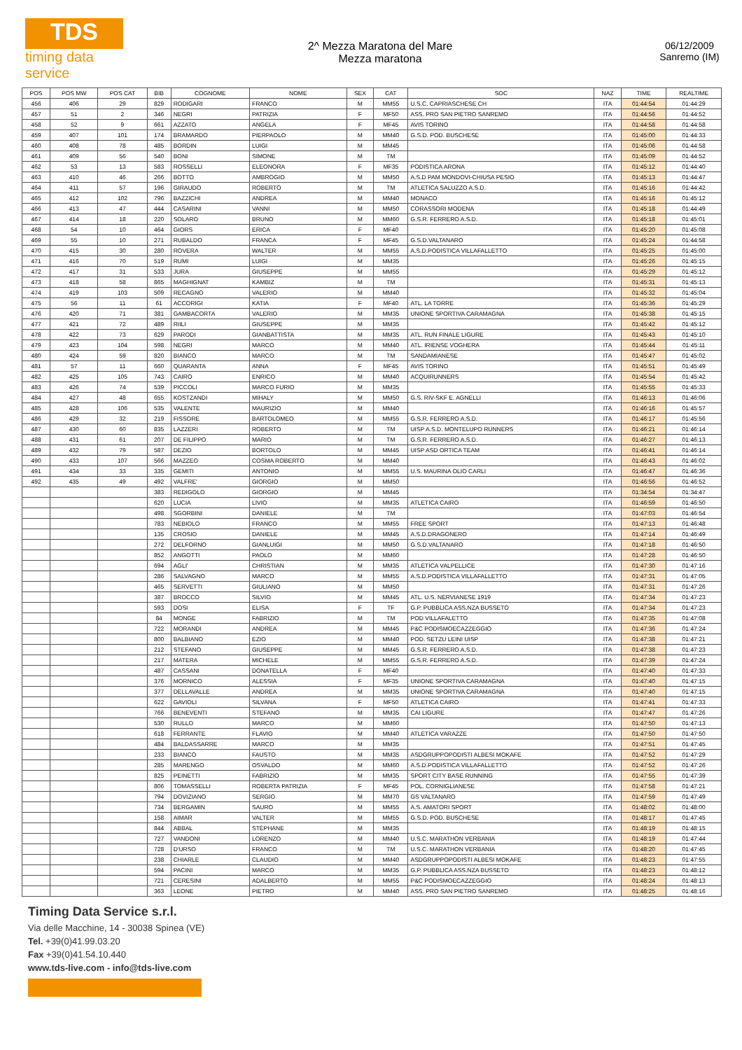TDS
timing data service
2^ Mezza Maratona del Mare
Mezza maratona
06/12/2009
Sanremo (IM)
| POS | POS MW | POS CAT | BIB | COGNOME | NOME | SEX | CAT | SOC | NAZ | TIME | REALTIME |
| --- | --- | --- | --- | --- | --- | --- | --- | --- | --- | --- | --- |
| 456 | 406 | 29 | 829 | RODIGARI | FRANCO | M | MM55 | U.S.C. CAPRIASCHESE CH | ITA | 01:44:54 | 01:44:29 |
| 457 | 51 | 2 | 346 | NEGRI | PATRIZIA | F | MF50 | ASS. PRO SAN PIETRO SANREMO | ITA | 01:44:56 | 01:44:52 |
| 458 | 52 | 9 | 661 | AZZATO | ANGELA | F | MF45 | AVIS TORINO | ITA | 01:44:58 | 01:44:58 |
| 459 | 407 | 101 | 174 | BRAMARDO | PIERPAOLO | M | MM40 | G.S.D. POD. BUSCHESE | ITA | 01:45:00 | 01:44:33 |
| 460 | 408 | 78 | 485 | BORDIN | LUIGI | M | MM45 | | ITA | 01:45:06 | 01:44:58 |
| 461 | 409 | 56 | 540 | BONI | SIMONE | M | TM | | ITA | 01:45:09 | 01:44:52 |
| 462 | 53 | 13 | 583 | ROSSELLI | ELEONORA | F | MF35 | PODISTICA ARONA | ITA | 01:45:12 | 01:44:40 |
| 463 | 410 | 46 | 266 | BOTTO | AMBROGIO | M | MM50 | A.S.D PAM MONDOVI-CHIUSA PESIO | ITA | 01:45:13 | 01:44:47 |
| 464 | 411 | 57 | 196 | GIRAUDO | ROBERTO | M | TM | ATLETICA SALUZZO A.S.D. | ITA | 01:45:16 | 01:44:42 |
| 465 | 412 | 102 | 796 | BAZZICHI | ANDREA | M | MM40 | MONACO | ITA | 01:45:16 | 01:45:12 |
| 466 | 413 | 47 | 444 | CASARINI | VANNI | M | MM50 | CORASSORI MODENA | ITA | 01:45:18 | 01:44:49 |
| 467 | 414 | 18 | 220 | SOLARO | BRUNO | M | MM60 | G.S.R. FERRERO A.S.D. | ITA | 01:45:18 | 01:45:01 |
| 468 | 54 | 10 | 464 | GIORS | ERICA | F | MF40 | | ITA | 01:45:20 | 01:45:08 |
| 469 | 55 | 10 | 271 | RUBALDO | FRANCA | F | MF45 | G.S.D.VALTANARO | ITA | 01:45:24 | 01:44:58 |
| 470 | 415 | 30 | 280 | ROVERA | WALTER | M | MM55 | A.S.D.PODISTICA VILLAFALLETTO | ITA | 01:45:25 | 01:45:00 |
| 471 | 416 | 70 | 519 | RUMI | LUIGI | M | MM35 | | ITA | 01:45:26 | 01:45:15 |
| 472 | 417 | 31 | 533 | JURA | GIUSEPPE | M | MM55 | | ITA | 01:45:29 | 01:45:12 |
| 473 | 418 | 58 | 865 | MAGHIGNAT | KAMBIZ | M | TM | | ITA | 01:45:31 | 01:45:13 |
| 474 | 419 | 103 | 509 | RECAGNO | VALERIO | M | MM40 | | ITA | 01:45:32 | 01:45:04 |
| 475 | 56 | 11 | 61 | ACCORIGI | KATIA | F | MF40 | ATL. LA TORRE | ITA | 01:45:36 | 01:45:29 |
| 476 | 420 | 71 | 381 | GAMBACORTA | VALERIO | M | MM35 | UNIONE SPORTIVA CARAMAGNA | ITA | 01:45:38 | 01:45:15 |
| 477 | 421 | 72 | 489 | RIILI | GIUSEPPE | M | MM35 | | ITA | 01:45:42 | 01:45:12 |
| 478 | 422 | 73 | 629 | PARODI | GIANBATTISTA | M | MM35 | ATL. RUN FINALE LIGURE | ITA | 01:45:43 | 01:45:10 |
| 479 | 423 | 104 | 598 | NEGRI | MARCO | M | MM40 | ATL. IRIENSE VOGHERA | ITA | 01:45:44 | 01:45:11 |
| 480 | 424 | 59 | 820 | BIANCO | MARCO | M | TM | SANDAMIANESE | ITA | 01:45:47 | 01:45:02 |
| 481 | 57 | 11 | 660 | QUARANTA | ANNA | F | MF45 | AVIS TORINO | ITA | 01:45:51 | 01:45:49 |
| 482 | 425 | 105 | 743 | CAIRO | ENRICO | M | MM40 | ACQUIRUNNERS | ITA | 01:45:54 | 01:45:42 |
| 483 | 426 | 74 | 539 | PICCOLI | MARCO FURIO | M | MM35 | | ITA | 01:45:55 | 01:45:33 |
| 484 | 427 | 48 | 655 | KOSTZANDI | MIHALY | M | MM50 | G.S. RIV-SKF E. AGNELLI | ITA | 01:46:13 | 01:46:06 |
| 485 | 428 | 106 | 535 | VALENTE | MAURIZIO | M | MM40 | | ITA | 01:46:16 | 01:45:57 |
| 486 | 429 | 32 | 219 | FISSORE | BARTOLOMEO | M | MM55 | G.S.R. FERRERO A.S.D. | ITA | 01:46:17 | 01:45:56 |
| 487 | 430 | 60 | 835 | LAZZERI | ROBERTO | M | TM | UISP A.S.D. MONTELUPO RUNNERS | ITA | 01:46:21 | 01:46:14 |
| 488 | 431 | 61 | 207 | DE FILIPPO | MARIO | M | TM | G.S.R. FERRERO A.S.D. | ITA | 01:46:27 | 01:46:13 |
| 489 | 432 | 79 | 587 | DEZIO | BORTOLO | M | MM45 | UISP ASD ORTICA TEAM | ITA | 01:46:41 | 01:46:14 |
| 490 | 433 | 107 | 566 | MAZZEO | COSMA ROBERTO | M | MM40 | | ITA | 01:46:43 | 01:46:02 |
| 491 | 434 | 33 | 335 | GEMITI | ANTONIO | M | MM55 | U.S. MAURINA OLIO CARLI | ITA | 01:46:47 | 01:46:36 |
| 492 | 435 | 49 | 492 | VALFRE' | GIORGIO | M | MM50 | | ITA | 01:46:56 | 01:46:52 |
| | | | 383 | REDIGOLO | GIORGIO | M | MM45 | | ITA | 01:34:54 | 01:34:47 |
| | | | 620 | LUCIA | LIVIO | M | MM35 | ATLETICA CAIRO | ITA | 01:46:59 | 01:46:50 |
| | | | 498 | SGORBINI | DANIELE | M | TM | | ITA | 01:47:03 | 01:46:54 |
| | | | 783 | NEBIOLO | FRANCO | M | MM55 | FREE SPORT | ITA | 01:47:13 | 01:46:48 |
| | | | 135 | CROSIO | DANIELE | M | MM45 | A.S.D.DRAGONERO | ITA | 01:47:14 | 01:46:49 |
| | | | 272 | DELFORNO | GIANLUIGI | M | MM50 | G.S.D.VALTANARO | ITA | 01:47:18 | 01:46:50 |
| | | | 852 | ANGOTTI | PAOLO | M | MM60 | | ITA | 01:47:28 | 01:46:50 |
| | | | 694 | AGLI' | CHRISTIAN | M | MM35 | ATLETICA VALPELLICE | ITA | 01:47:30 | 01:47:16 |
| | | | 286 | SALVAGNO | MARCO | M | MM55 | A.S.D.PODISTICA VILLAFALLETTO | ITA | 01:47:31 | 01:47:05 |
| | | | 465 | SERVETTI | GIULIANO | M | MM50 | | ITA | 01:47:31 | 01:47:26 |
| | | | 387 | BROCCO | SILVIO | M | MM45 | ATL. U.S. NERVIANESE 1919 | ITA | 01:47:34 | 01:47:23 |
| | | | 593 | DOSI | ELISA | F | TF | G.P. PUBBLICA ASS.NZA BUSSETO | ITA | 01:47:34 | 01:47:23 |
| | | | 84 | MONGE | FABRIZIO | M | TM | POD VILLAFALETTO | ITA | 01:47:35 | 01:47:08 |
| | | | 722 | MORANDI | ANDREA | M | MM45 | P&C PODISMOECAZZEGGIO | ITA | 01:47:36 | 01:47:24 |
| | | | 800 | BALBIANO | EZIO | M | MM40 | POD. SETZU LEINI UISP | ITA | 01:47:38 | 01:47:21 |
| | | | 212 | STEFANO | GIUSEPPE | M | MM45 | G.S.R. FERRERO A.S.D. | ITA | 01:47:38 | 01:47:23 |
| | | | 217 | MATERA | MICHELE | M | MM55 | G.S.R. FERRERO A.S.D. | ITA | 01:47:39 | 01:47:24 |
| | | | 487 | CASSANI | DONATELLA | F | MF40 | | ITA | 01:47:40 | 01:47:33 |
| | | | 376 | MORNICO | ALESSIA | F | MF35 | UNIONE SPORTIVA CARAMAGNA | ITA | 01:47:40 | 01:47:15 |
| | | | 377 | DELLAVALLE | ANDREA | M | MM35 | UNIONE SPORTIVA CARAMAGNA | ITA | 01:47:40 | 01:47:15 |
| | | | 622 | GAVIOLI | SILVANA | F | MF50 | ATLETICA CAIRO | ITA | 01:47:41 | 01:47:33 |
| | | | 766 | BENEVENTI | STEFANO | M | MM35 | CAI LIGURE | ITA | 01:47:47 | 01:47:26 |
| | | | 530 | RULLO | MARCO | M | MM60 | | ITA | 01:47:50 | 01:47:13 |
| | | | 618 | FERRANTE | FLAVIO | M | MM40 | ATLETICA VARAZZE | ITA | 01:47:50 | 01:47:50 |
| | | | 484 | BALDASSARRE | MARCO | M | MM35 | | ITA | 01:47:51 | 01:47:45 |
| | | | 233 | BIANCO | FAUSTO | M | MM35 | ASDGRUPPOPODISTI ALBESI MOKAFE | ITA | 01:47:52 | 01:47:29 |
| | | | 285 | MARENGO | OSVALDO | M | MM60 | A.S.D.PODISTICA VILLAFALLETTO | ITA | 01:47:52 | 01:47:26 |
| | | | 825 | PEINETTI | FABRIZIO | M | MM35 | SPORT CITY BASE RUNNING | ITA | 01:47:55 | 01:47:39 |
| | | | 806 | TOMASSELLI | ROBERTA PATRIZIA | F | MF45 | POL. CORNIGLIANESE | ITA | 01:47:58 | 01:47:21 |
| | | | 794 | DOVIZIANO | SERGIO | M | MM70 | GS VALTANARO | ITA | 01:47:59 | 01:47:49 |
| | | | 734 | BERGAMIN | SAURO | M | MM55 | A.S. AMATORI SPORT | ITA | 01:48:02 | 01:48:00 |
| | | | 158 | AIMAR | VALTER | M | MM55 | G.S.D. POD. BUSCHESE | ITA | 01:48:17 | 01:47:45 |
| | | | 844 | ABBAL | STÈPHANE | M | MM35 | | ITA | 01:48:19 | 01:48:15 |
| | | | 727 | VANDONI | LORENZO | M | MM40 | U.S.C. MARATHON VERBANIA | ITA | 01:48:19 | 01:47:44 |
| | | | 728 | D'URSO | FRANCO | M | TM | U.S.C. MARATHON VERBANIA | ITA | 01:48:20 | 01:47:45 |
| | | | 238 | CHIARLE | CLAUDIO | M | MM40 | ASDGRUPPOPODISTI ALBESI MOKAFE | ITA | 01:48:23 | 01:47:55 |
| | | | 594 | PACINI | MARCO | M | MM35 | G.P. PUBBLICA ASS.NZA BUSSETO | ITA | 01:48:23 | 01:48:12 |
| | | | 721 | CERESINI | ADALBERTO | M | MM55 | P&C PODISMOECAZZEGGIO | ITA | 01:48:24 | 01:48:13 |
| | | | 363 | LEONE | PIETRO | M | MM40 | ASS. PRO SAN PIETRO SANREMO | ITA | 01:48:25 | 01:48:16 |
Timing Data Service s.r.l.
Via delle Macchine, 14 - 30038 Spinea (VE)
Tel. +39(0)41.99.03.20
Fax +39(0)41.54.10.440
www.tds-live.com - info@tds-live.com